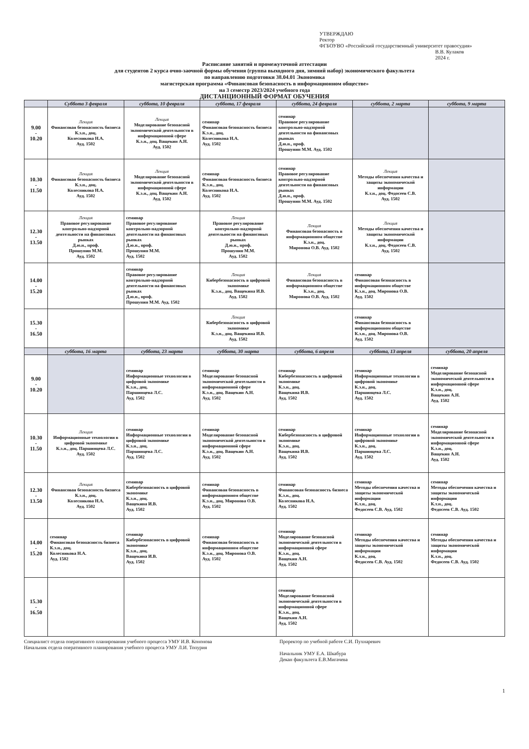УТВЕРЖДАЮ
Ректор
ФГБОУВО «Российский государственный университет правосудия»
В.В. Кулаков
2024 г.
Расписание занятий и промежуточной аттестации
для студентов 2 курса очно-заочной формы обучения (группа выходного дня, зимний набор) экономического факультета
по направлению подготовки 38.04.01 Экономика
магистерская программа «Финансовая безопасность в информационном обществе»
на 3 семестр 2023/2024 учебного года
ДИСТАНЦИОННЫЙ ФОРМАТ ОБУЧЕНИЯ
| | Суббота 3 февраля | суббота, 10 февраля | суббота, 17 февраля | суббота, 24 февраля | суббота, 2 марта | суббота, 9 марта |
| --- | --- | --- | --- | --- | --- | --- |
| 9.00 - 10.20 | Лекция Финансовая безопасность бизнеса К.э.н., доц. Колесникова Н.А. Ауд. 1502 | Лекция Моделирование безопасной экономической деятельности в информационной сфере К.э.н., доц. Ващекин А.Н. Ауд. 1502 | семинар Финансовая безопасность бизнеса К.э.н., доц. Колесникова Н.А. Ауд. 1502 | семинар Правовое регулирование контрольно-надзорной деятельности на финансовых рынках Д.ю.н., проф. Прошунин М.М. Ауд. 1502 | | |
| 10.30 - 11.50 | Лекция Финансовая безопасность бизнеса К.э.н., доц. Колесникова Н.А. Ауд. 1502 | Лекция Моделирование безопасной экономической деятельности в информационной сфере К.э.н., доц. Ващекин А.Н. Ауд. 1502 | семинар Финансовая безопасность бизнеса К.э.н., доц. Колесникова Н.А. Ауд. 1502 | семинар Правовое регулирование контрольно-надзорной деятельности на финансовых рынках Д.ю.н., проф. Прошунин М.М. Ауд. 1502 | Лекция Методы обеспечения качества и защиты экономической информации К.т.н., доц. Федосеев С.В. Ауд. 1502 | |
| 12.30 - 13.50 | Лекция Правовое регулирование контрольно-надзорной деятельности на финансовых рынках Д.ю.н., проф. Прошунин М.М. Ауд. 1502 | семинар Правовое регулирование контрольно-надзорной деятельности на финансовых рынках Д.ю.н., проф. Прошунин М.М. Ауд. 1502 | Лекция Правовое регулирование контрольно-надзорной деятельности на финансовых рынках Д.ю.н., проф. Прошунин М.М. Ауд. 1502 | Лекция Финансовая безопасность в информационном обществе К.э.н., доц. Миронова О.В. Ауд. 1502 | Лекция Методы обеспечения качества и защиты экономической информации К.т.н., доц. Федосеев С.В. Ауд. 1502 | |
| 14.00 - 15.20 | | семинар Правовое регулирование контрольно-надзорной деятельности на финансовых рынках Д.ю.н., проф. Прошунин М.М. Ауд. 1502 | Лекция Кибербезопасность в цифровой экономике К.э.н., доц. Ващекина И.В. Ауд. 1502 | Лекция Финансовая безопасность в информационном обществе К.э.н., доц. Миронова О.В. Ауд. 1502 | семинар Финансовая безопасность в информационном обществе К.э.н., доц. Миронова О.В. Ауд. 1502 | |
| 15.30 - 16.50 | | | Лекция Кибербезопасность в цифровой экономике К.э.н., доц. Ващекина И.В. Ауд. 1502 | | семинар Финансовая безопасность в информационном обществе К.э.н., доц. Миронова О.В. Ауд. 1502 | |
| | суббота, 16 марта | суббота, 23 марта | суббота, 30 марта | суббота, 6 апреля | суббота, 13 апреля | суббота, 20 апреля |
| 9.00 - 10.20 | | семинар Информационные технологии в цифровой экономике К.э.н., доц. Паршинцева Л.С. Ауд. 1502 | семинар Моделирование безопасной экономической деятельности в информационной сфере К.э.н., доц. Ващекин А.Н. Ауд. 1502 | семинар Кибербезопасность в цифровой экономике К.э.н., доц. Ващекина И.В. Ауд. 1502 | семинар Информационные технологии в цифровой экономике К.э.н., доц. Паршинцева Л.С. Ауд. 1502 | семинар Моделирование безопасной экономической деятельности в информационной сфере К.э.н., доц. Ващекин А.Н. Ауд. 1502 |
| 10.30 - 11.50 | Лекция Информационные технологии в цифровой экономике К.э.н., доц. Паршинцева Л.С. Ауд. 1502 | семинар Информационные технологии в цифровой экономике К.э.н., доц. Паршинцева Л.С. Ауд. 1502 | семинар Моделирование безопасной экономической деятельности в информационной сфере К.э.н., доц. Ващекин А.Н. Ауд. 1502 | семинар Кибербезопасность в цифровой экономике К.э.н., доц. Ващекина И.В. Ауд. 1502 | семинар Информационные технологии в цифровой экономике К.э.н., доц. Паршинцева Л.С. Ауд. 1502 | семинар Моделирование безопасной экономической деятельности в информационной сфере К.э.н., доц. Ващекин А.Н. Ауд. 1502 |
| 12.30 - 13.50 | Лекция Финансовая безопасность бизнеса К.э.н., доц. Колесникова Н.А. Ауд. 1502 | семинар Кибербезопасность в цифровой экономике К.э.н., доц. Ващекина И.В. Ауд. 1502 | семинар Финансовая безопасность в информационном обществе К.э.н., доц. Миронова О.В. Ауд. 1502 | семинар Финансовая безопасность бизнеса К.э.н., доц. Колесникова Н.А. Ауд. 1502 | семинар Методы обеспечения качества и защиты экономической информации К.т.н., доц. Федосеев С.В. Ауд. 1502 | семинар Методы обеспечения качества и защиты экономической информации К.т.н., доц. Федосеев С.В. Ауд. 1502 |
| 14.00 - 15.20 | семинар Финансовая безопасность бизнеса К.э.н., доц. Колесникова Н.А. Ауд. 1502 | семинар Кибербезопасность в цифровой экономике К.э.н., доц. Ващекина И.В. Ауд. 1502 | семинар Финансовая безопасность в информационном обществе К.э.н., доц. Миронова О.В. Ауд. 1502 | семинар Моделирование безопасной экономической деятельности в информационной сфере К.э.н., доц. Ващекин А.Н. Ауд. 1502 | семинар Методы обеспечения качества и защиты экономической информации К.т.н., доц. Федосеев С.В. Ауд. 1502 | семинар Методы обеспечения качества и защиты экономической информации К.т.н., доц. Федосеев С.В. Ауд. 1502 |
| 15.30 - 16.50 | | | | семинар Моделирование безопасной экономической деятельности в информационной сфере К.э.н., доц. Ващекин А.Н. Ауд. 1502 | | |
Специалист отдела оперативного планирования учебного процесса УМУ И.В. Кононова
Начальник отдела оперативного планирования учебного процесса УМУ Л.И. Топурия
Проректор по учебной работе С.И. Пухнаревич
Начальник УМУ Е.А. Шкабура
Декан факультета Е.В.Мигачева
1